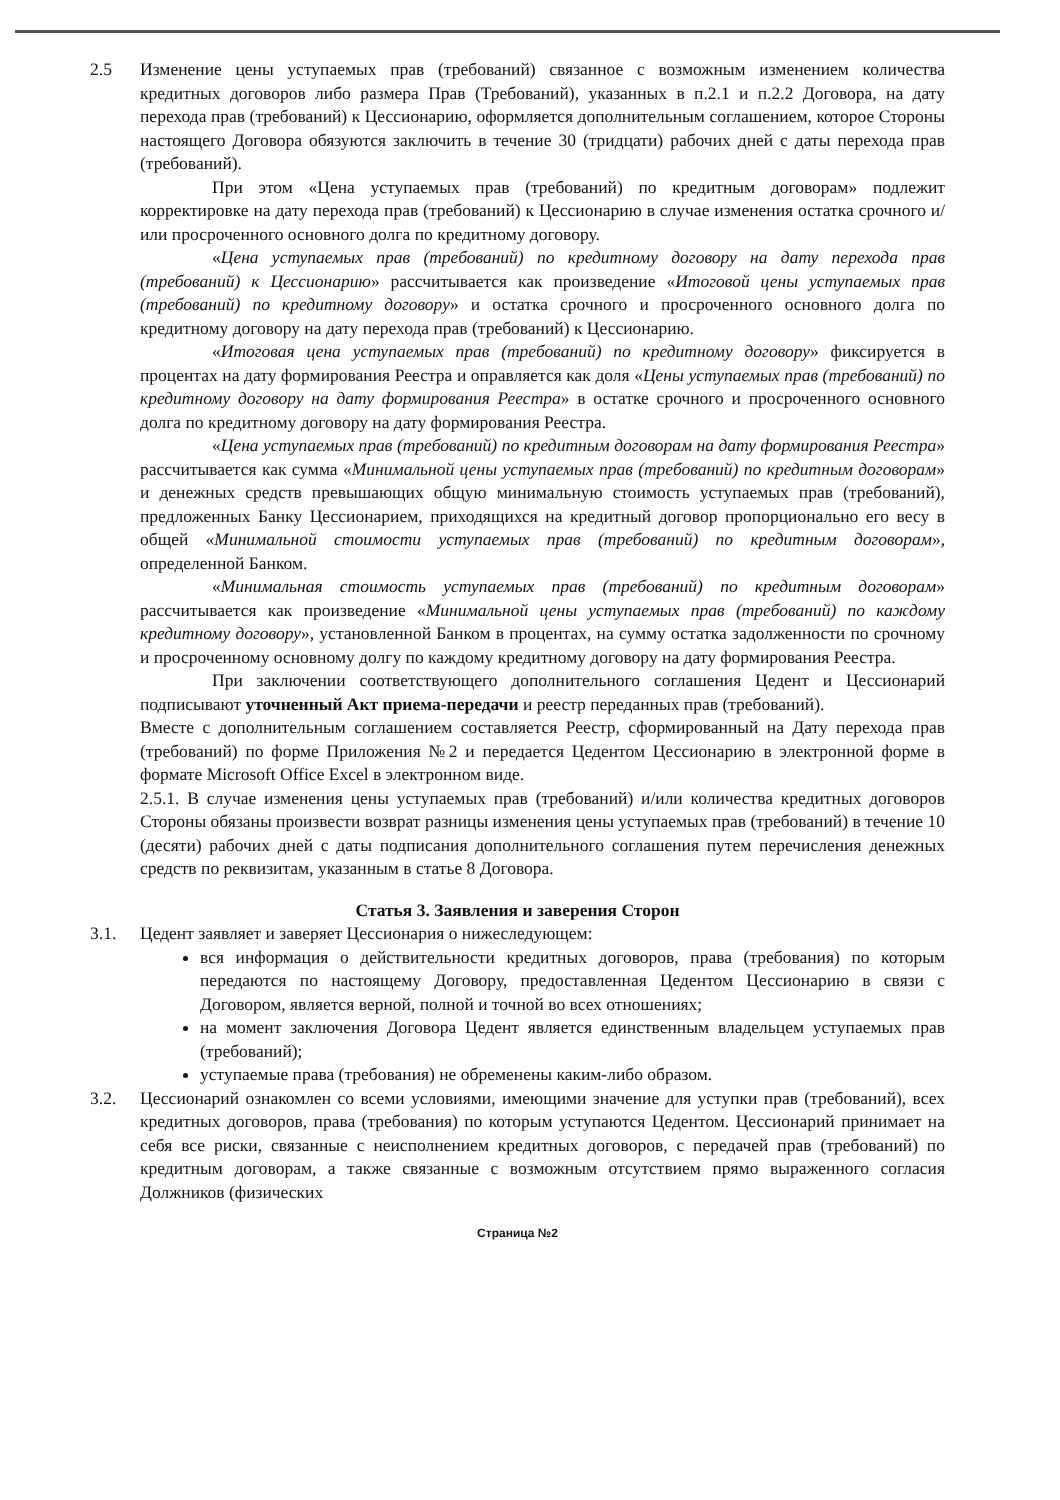2.5 Изменение цены уступаемых прав (требований) связанное с возможным изменением количества кредитных договоров либо размера Прав (Требований), указанных в п.2.1 и п.2.2 Договора, на дату перехода прав (требований) к Цессионарию, оформляется дополнительным соглашением, которое Стороны настоящего Договора обязуются заключить в течение 30 (тридцати) рабочих дней с даты перехода прав (требований).
При этом «Цена уступаемых прав (требований) по кредитным договорам» подлежит корректировке на дату перехода прав (требований) к Цессионарию в случае изменения остатка срочного и/или просроченного основного долга по кредитному договору.
«Цена уступаемых прав (требований) по кредитному договору на дату перехода прав (требований) к Цессионарию» рассчитывается как произведение «Итоговой цены уступаемых прав (требований) по кредитному договору» и остатка срочного и просроченного основного долга по кредитному договору на дату перехода прав (требований) к Цессионарию.
«Итоговая цена уступаемых прав (требований) по кредитному договору» фиксируется в процентах на дату формирования Реестра и оправляется как доля «Цены уступаемых прав (требований) по кредитному договору на дату формирования Реестра» в остатке срочного и просроченного основного долга по кредитному договору на дату формирования Реестра.
«Цена уступаемых прав (требований) по кредитным договорам на дату формирования Реестра» рассчитывается как сумма «Минимальной цены уступаемых прав (требований) по кредитным договорам» и денежных средств превышающих общую минимальную стоимость уступаемых прав (требований), предложенных Банку Цессионарием, приходящихся на кредитный договор пропорционально его весу в общей «Минимальной стоимости уступаемых прав (требований) по кредитным договорам», определенной Банком.
«Минимальная стоимость уступаемых прав (требований) по кредитным договорам» рассчитывается как произведение «Минимальной цены уступаемых прав (требований) по каждому кредитному договору», установленной Банком в процентах, на сумму остатка задолженности по срочному и просроченному основному долгу по каждому кредитному договору на дату формирования Реестра.
При заключении соответствующего дополнительного соглашения Цедент и Цессионарий подписывают уточненный Акт приема-передачи и реестр переданных прав (требований).
Вместе с дополнительным соглашением составляется Реестр, сформированный на Дату перехода прав (требований) по форме Приложения №2 и передается Цедентом Цессионарию в электронной форме в формате Microsoft Office Excel в электронном виде.
2.5.1. В случае изменения цены уступаемых прав (требований) и/или количества кредитных договоров Стороны обязаны произвести возврат разницы изменения цены уступаемых прав (требований) в течение 10 (десяти) рабочих дней с даты подписания дополнительного соглашения путем перечисления денежных средств по реквизитам, указанным в статье 8 Договора.
Статья 3. Заявления и заверения Сторон
3.1. Цедент заявляет и заверяет Цессионария о нижеследующем:
вся информация о действительности кредитных договоров, права (требования) по которым передаются по настоящему Договору, предоставленная Цедентом Цессионарию в связи с Договором, является верной, полной и точной во всех отношениях;
на момент заключения Договора Цедент является единственным владельцем уступаемых прав (требований);
уступаемые права (требования) не обременены каким-либо образом.
3.2. Цессионарий ознакомлен со всеми условиями, имеющими значение для уступки прав (требований), всех кредитных договоров, права (требования) по которым уступаются Цедентом. Цессионарий принимает на себя все риски, связанные с неисполнением кредитных договоров, с передачей прав (требований) по кредитным договорам, а также связанные с возможным отсутствием прямо выраженного согласия Должников (физических
Страница №2